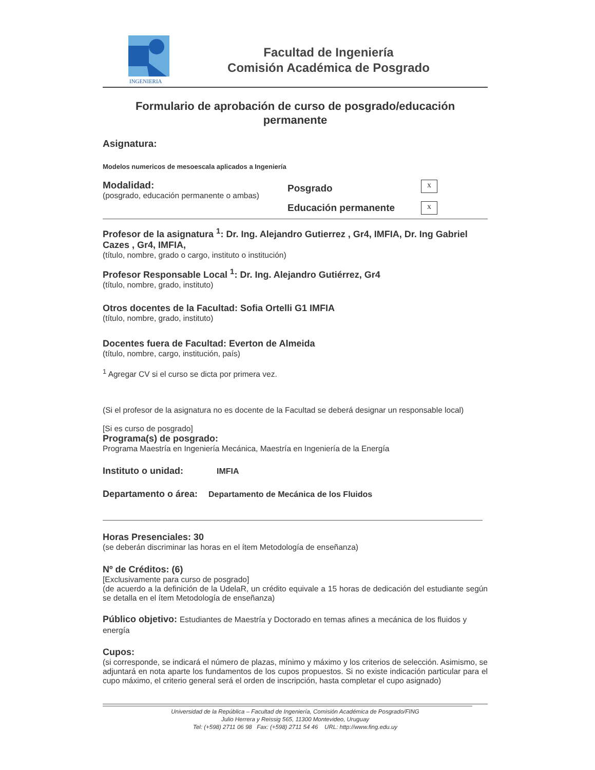INGENIERIA
Facultad de Ingeniería
Comisión Académica de Posgrado
Formulario de aprobación de curso de posgrado/educación permanente
Asignatura:
Modelos numericos de mesoescala aplicados a Ingeniería
Modalidad:
(posgrado, educación permanente o ambas)
Posgrado
Educación permanente
x
x
Profesor de la asignatura <sup>1</sup>: Dr. Ing. Alejandro Gutierrez , Gr4, IMFIA, Dr. Ing Gabriel Cazes , Gr4, IMFIA,
(título, nombre, grado o cargo, instituto o institución)
Profesor Responsable Local <sup>1</sup>: Dr. Ing. Alejandro Gutiérrez, Gr4
(título, nombre, grado, instituto)
Otros docentes de la Facultad: Sofia Ortelli G1 IMFIA
(título, nombre, grado, instituto)
Docentes fuera de Facultad: Everton de Almeida
(título, nombre, cargo, institución, país)
<sup>1</sup> Agregar CV si el curso se dicta por primera vez.
(Si el profesor de la asignatura no es docente de la Facultad se deberá designar un responsable local)
[Si es curso de posgrado]
Programa(s) de posgrado:
Programa Maestría en Ingeniería Mecánica, Maestría en Ingeniería de la Energía
Instituto o unidad: IMFIA
Departamento o área: Departamento de Mecánica de los Fluidos
Horas Presenciales: 30
(se deberán discriminar las horas en el ítem Metodología de enseñanza)
Nº de Créditos: (6)
[Exclusivamente para curso de posgrado]
(de acuerdo a la definición de la UdelaR, un crédito equivale a 15 horas de dedicación del estudiante según se detalla en el ítem Metodología de enseñanza)
Público objetivo: Estudiantes de Maestría y Doctorado en temas afines a mecánica de los fluidos y energía
Cupos:
(si corresponde, se indicará el número de plazas, mínimo y máximo y los criterios de selección. Asimismo, se adjuntará en nota aparte los fundamentos de los cupos propuestos. Si no existe indicación particular para el cupo máximo, el criterio general será el orden de inscripción, hasta completar el cupo asignado)
Universidad de la República – Facultad de Ingeniería, Comisión Académica de Posgrado/FING
Julio Herrera y Reissig 565, 11300 Montevideo, Uruguay
Tel: (+598) 2711 06 98 Fax: (+598) 2711 54 46 URL: http://www.fing.edu.uy